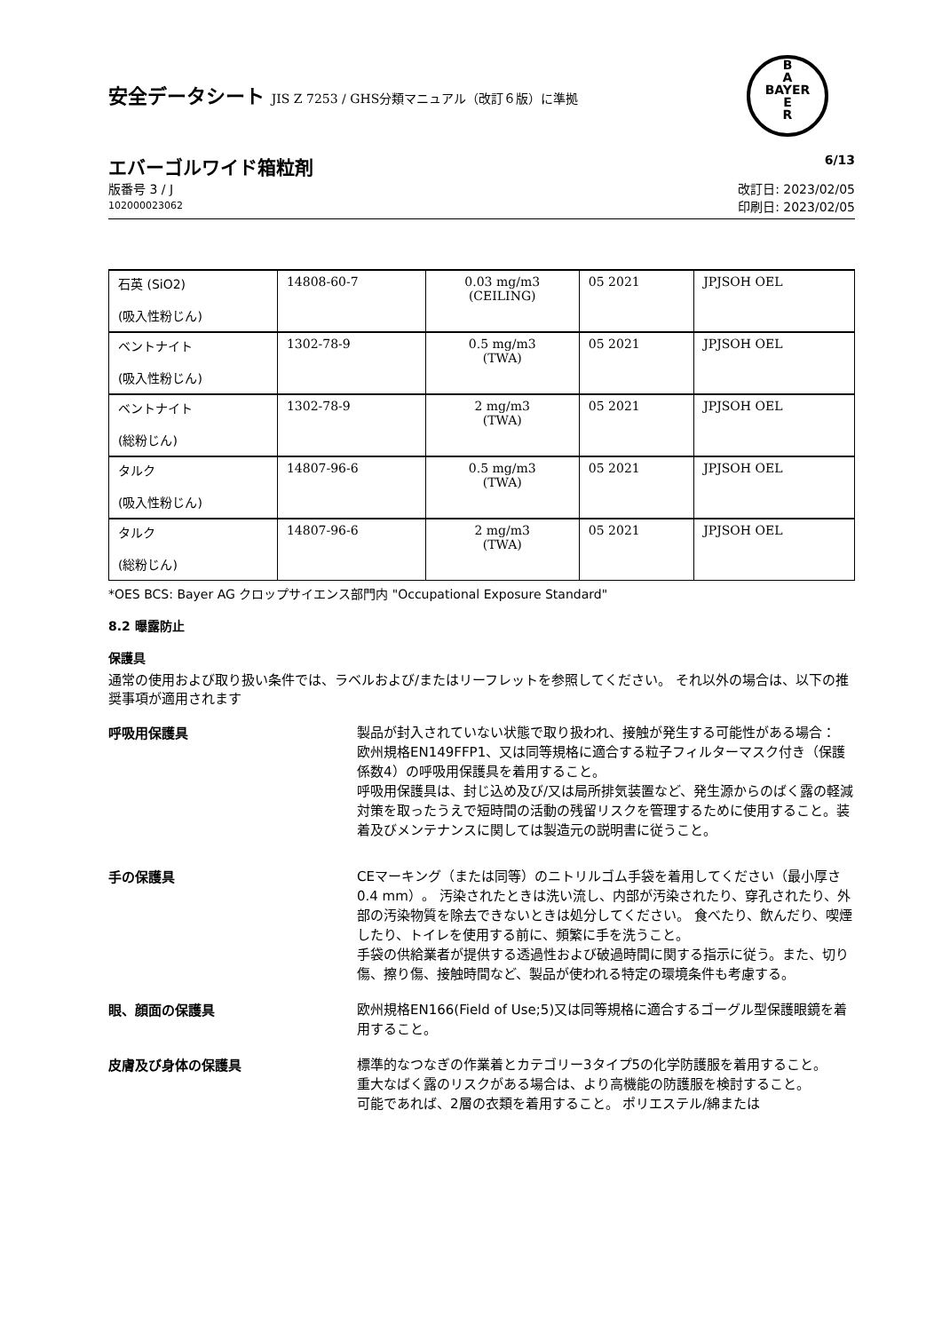安全データシート JIS Z 7253 / GHS分類マニュアル（改訂６版）に準拠
B
A
BAYER
E
R
エバーゴルワイド箱粒剤 6/13
版番号 3 / J
102000023062
改訂日: 2023/02/05
印刷日: 2023/02/05
| 石英 (SiO2) (吸入性粉じん) | 14808-60-7 | 0.03 mg/m3 (CEILING) | 05 2021 | JPJSOH OEL |
| ベントナイト (吸入性粉じん) | 1302-78-9 | 0.5 mg/m3 (TWA) | 05 2021 | JPJSOH OEL |
| ベントナイト (総粉じん) | 1302-78-9 | 2 mg/m3 (TWA) | 05 2021 | JPJSOH OEL |
| タルク (吸入性粉じん) | 14807-96-6 | 0.5 mg/m3 (TWA) | 05 2021 | JPJSOH OEL |
| タルク (総粉じん) | 14807-96-6 | 2 mg/m3 (TWA) | 05 2021 | JPJSOH OEL |
*OES BCS: Bayer AG クロップサイエンス部門内 "Occupational Exposure Standard"
8.2 曝露防止
保護具
通常の使用および取り扱い条件では、ラベルおよび/またはリーフレットを参照してください。 それ以外の場合は、以下の推奨事項が適用されます
呼吸用保護具
製品が封入されていない状態で取り扱われ、接触が発生する可能性がある場合：
欧州規格EN149FFP1、又は同等規格に適合する粒子フィルターマスク付き（保護係数4）の呼吸用保護具を着用すること。
呼吸用保護具は、封じ込め及び/又は局所排気装置など、発生源からのばく露の軽減対策を取ったうえで短時間の活動の残留リスクを管理するために使用すること。装着及びメンテナンスに関しては製造元の説明書に従うこと。
手の保護具
CEマーキング（または同等）のニトリルゴム手袋を着用してください（最小厚さ0.4 mm）。 汚染されたときは洗い流し、内部が汚染されたり、穿孔されたり、外部の汚染物質を除去できないときは処分してください。 食べたり、飲んだり、喫煙したり、トイレを使用する前に、頻繁に手を洗うこと。
手袋の供給業者が提供する透過性および破過時間に関する指示に従う。また、切り傷、擦り傷、接触時間など、製品が使われる特定の環境条件も考慮する。
眼、顔面の保護具
欧州規格EN166(Field of Use;5)又は同等規格に適合するゴーグル型保護眼鏡を着用すること。
皮膚及び身体の保護具
標準的なつなぎの作業着とカテゴリー3タイプ5の化学防護服を着用すること。
重大なばく露のリスクがある場合は、より高機能の防護服を検討すること。
可能であれば、2層の衣類を着用すること。 ポリエステル/綿または